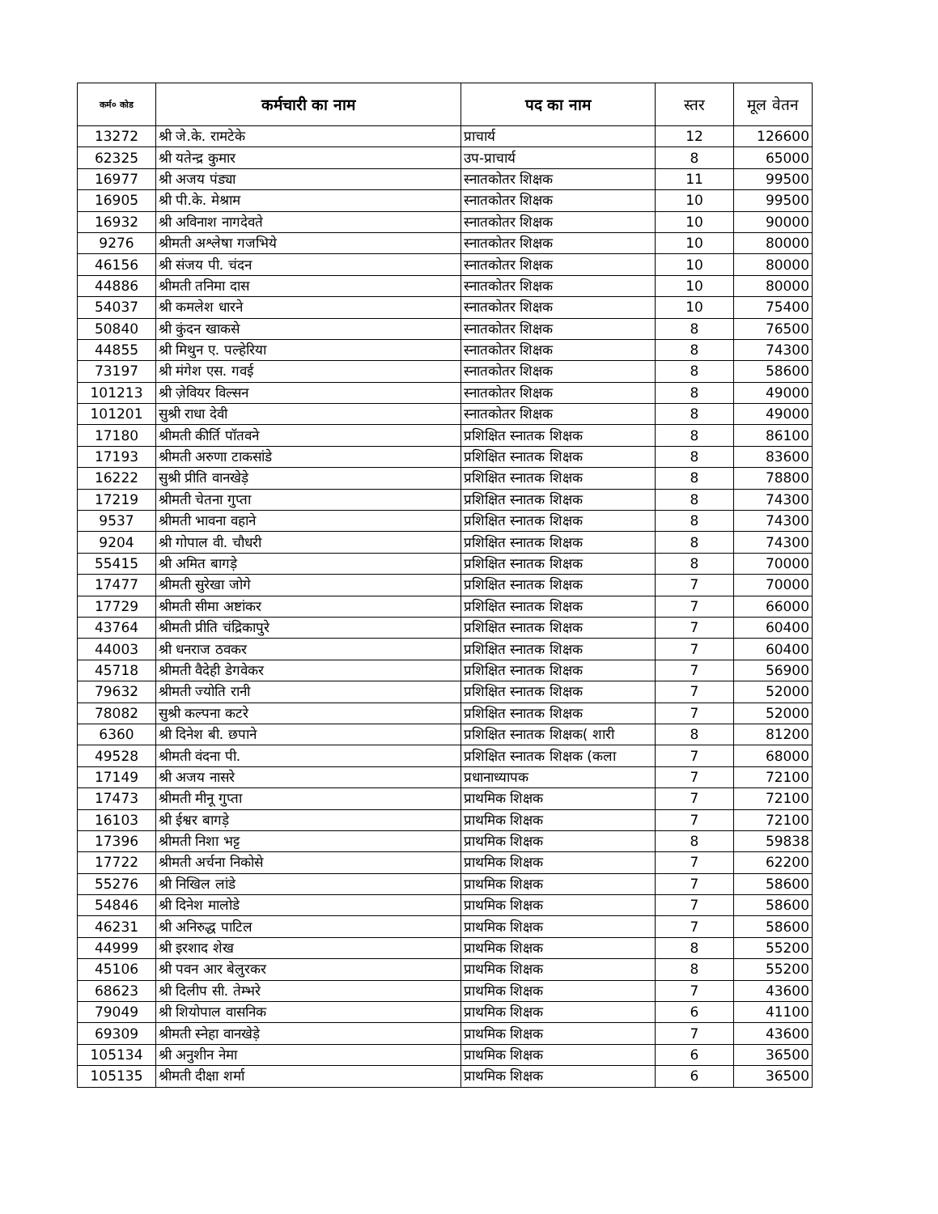| कर्म० कोड | कर्मचारी का नाम | पद का नाम | स्तर | मूल वेतन |
| --- | --- | --- | --- | --- |
| 13272 | श्री जे.के. रामटेके | प्राचार्य | 12 | 126600 |
| 62325 | श्री यतेन्द्र कुमार | उप-प्राचार्य | 8 | 65000 |
| 16977 | श्री अजय पंड्या | स्नातकोतर शिक्षक | 11 | 99500 |
| 16905 | श्री पी.के. मेश्राम | स्नातकोतर शिक्षक | 10 | 99500 |
| 16932 | श्री अविनाश नागदेवते | स्नातकोतर शिक्षक | 10 | 90000 |
| 9276 | श्रीमती अश्लेषा गजभिये | स्नातकोतर शिक्षक | 10 | 80000 |
| 46156 | श्री संजय पी. चंदन | स्नातकोतर शिक्षक | 10 | 80000 |
| 44886 | श्रीमती तनिमा दास | स्नातकोतर शिक्षक | 10 | 80000 |
| 54037 | श्री कमलेश धारने | स्नातकोतर शिक्षक | 10 | 75400 |
| 50840 | श्री कुंदन खाकसे | स्नातकोतर शिक्षक | 8 | 76500 |
| 44855 | श्री मिथुन ए. पल्हेरिया | स्नातकोतर शिक्षक | 8 | 74300 |
| 73197 | श्री मंगेश एस. गवई | स्नातकोतर शिक्षक | 8 | 58600 |
| 101213 | श्री ज़ेवियर विल्सन | स्नातकोतर शिक्षक | 8 | 49000 |
| 101201 | सुश्री राधा देवी | स्नातकोतर शिक्षक | 8 | 49000 |
| 17180 | श्रीमती कीर्ति पॉतवने | प्रशिक्षित स्नातक शिक्षक | 8 | 86100 |
| 17193 | श्रीमती अरुणा टाकसांडे | प्रशिक्षित स्नातक शिक्षक | 8 | 83600 |
| 16222 | सुश्री प्रीति वानखेड़े | प्रशिक्षित स्नातक शिक्षक | 8 | 78800 |
| 17219 | श्रीमती चेतना गुप्ता | प्रशिक्षित स्नातक शिक्षक | 8 | 74300 |
| 9537 | श्रीमती भावना वहाने | प्रशिक्षित स्नातक शिक्षक | 8 | 74300 |
| 9204 | श्री गोपाल वी. चौधरी | प्रशिक्षित स्नातक शिक्षक | 8 | 74300 |
| 55415 | श्री अमित बागड़े | प्रशिक्षित स्नातक शिक्षक | 8 | 70000 |
| 17477 | श्रीमती सुरेखा जोगे | प्रशिक्षित स्नातक शिक्षक | 7 | 70000 |
| 17729 | श्रीमती सीमा अष्टांकर | प्रशिक्षित स्नातक शिक्षक | 7 | 66000 |
| 43764 | श्रीमती प्रीति चंद्रिकापुरे | प्रशिक्षित स्नातक शिक्षक | 7 | 60400 |
| 44003 | श्री धनराज ठवकर | प्रशिक्षित स्नातक शिक्षक | 7 | 60400 |
| 45718 | श्रीमती वैदेही डेगवेकर | प्रशिक्षित स्नातक शिक्षक | 7 | 56900 |
| 79632 | श्रीमती ज्योति रानी | प्रशिक्षित स्नातक शिक्षक | 7 | 52000 |
| 78082 | सुश्री कल्पना कटरे | प्रशिक्षित स्नातक शिक्षक | 7 | 52000 |
| 6360 | श्री दिनेश बी. छपाने | प्रशिक्षित स्नातक शिक्षक( शारी | 8 | 81200 |
| 49528 | श्रीमती वंदना पी. | प्रशिक्षित स्नातक शिक्षक (कला | 7 | 68000 |
| 17149 | श्री अजय नासरे | प्रधानाध्यापक | 7 | 72100 |
| 17473 | श्रीमती मीनू गुप्ता | प्राथमिक शिक्षक | 7 | 72100 |
| 16103 | श्री ईश्वर बागड़े | प्राथमिक शिक्षक | 7 | 72100 |
| 17396 | श्रीमती निशा भट्ट | प्राथमिक शिक्षक | 8 | 59838 |
| 17722 | श्रीमती अर्चना निकोसे | प्राथमिक शिक्षक | 7 | 62200 |
| 55276 | श्री निखिल लांडे | प्राथमिक शिक्षक | 7 | 58600 |
| 54846 | श्री दिनेश मालोडे | प्राथमिक शिक्षक | 7 | 58600 |
| 46231 | श्री अनिरुद्ध पाटिल | प्राथमिक शिक्षक | 7 | 58600 |
| 44999 | श्री इरशाद शेख | प्राथमिक शिक्षक | 8 | 55200 |
| 45106 | श्री पवन आर बेलुरकर | प्राथमिक शिक्षक | 8 | 55200 |
| 68623 | श्री दिलीप सी. तेम्भरे | प्राथमिक शिक्षक | 7 | 43600 |
| 79049 | श्री शियोपाल वासनिक | प्राथमिक शिक्षक | 6 | 41100 |
| 69309 | श्रीमती स्नेहा वानखेड़े | प्राथमिक शिक्षक | 7 | 43600 |
| 105134 | श्री अनुशीन नेमा | प्राथमिक शिक्षक | 6 | 36500 |
| 105135 | श्रीमती दीक्षा शर्मा | प्राथमिक शिक्षक | 6 | 36500 |